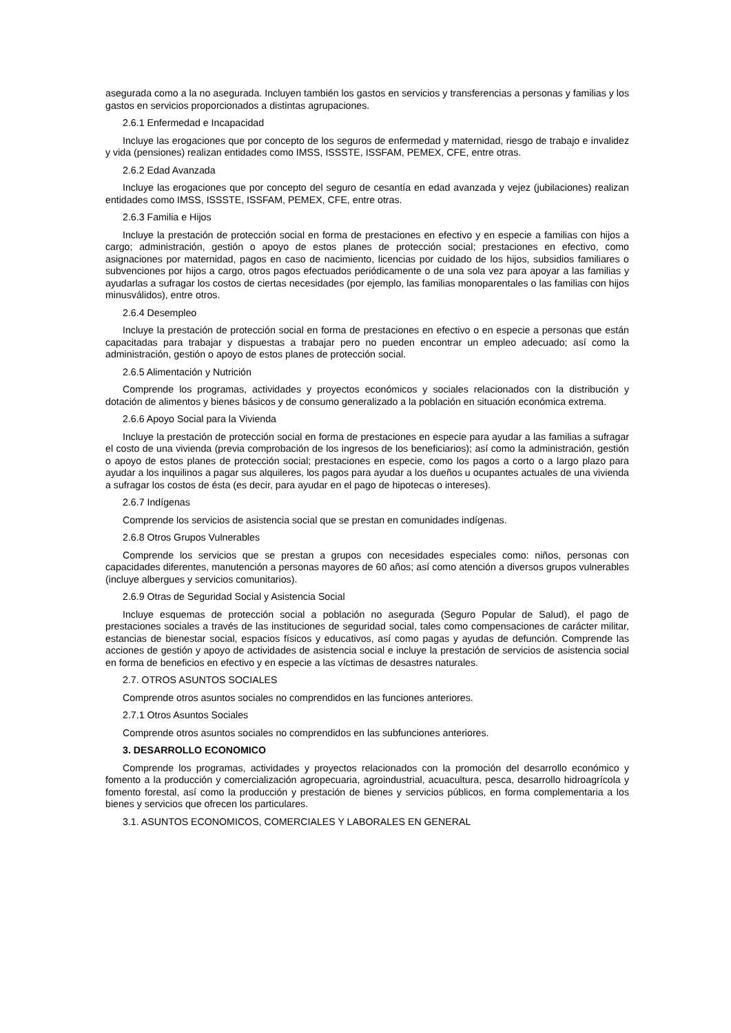asegurada como a la no asegurada. Incluyen también los gastos en servicios y transferencias a personas y familias y los gastos en servicios proporcionados a distintas agrupaciones.
2.6.1 Enfermedad e Incapacidad
Incluye las erogaciones que por concepto de los seguros de enfermedad y maternidad, riesgo de trabajo e invalidez y vida (pensiones) realizan entidades como IMSS, ISSSTE, ISSFAM, PEMEX, CFE, entre otras.
2.6.2 Edad Avanzada
Incluye las erogaciones que por concepto del seguro de cesantía en edad avanzada y vejez (jubilaciones) realizan entidades como IMSS, ISSSTE, ISSFAM, PEMEX, CFE, entre otras.
2.6.3 Familia e Hijos
Incluye la prestación de protección social en forma de prestaciones en efectivo y en especie a familias con hijos a cargo; administración, gestión o apoyo de estos planes de protección social; prestaciones en efectivo, como asignaciones por maternidad, pagos en caso de nacimiento, licencias por cuidado de los hijos, subsidios familiares o subvenciones por hijos a cargo, otros pagos efectuados periódicamente o de una sola vez para apoyar a las familias y ayudarlas a sufragar los costos de ciertas necesidades (por ejemplo, las familias monoparentales o las familias con hijos minusválidos), entre otros.
2.6.4 Desempleo
Incluye la prestación de protección social en forma de prestaciones en efectivo o en especie a personas que están capacitadas para trabajar y dispuestas a trabajar pero no pueden encontrar un empleo adecuado; así como la administración, gestión o apoyo de estos planes de protección social.
2.6.5 Alimentación y Nutrición
Comprende los programas, actividades y proyectos económicos y sociales relacionados con la distribución y dotación de alimentos y bienes básicos y de consumo generalizado a la población en situación económica extrema.
2.6.6 Apoyo Social para la Vivienda
Incluye la prestación de protección social en forma de prestaciones en especie para ayudar a las familias a sufragar el costo de una vivienda (previa comprobación de los ingresos de los beneficiarios); así como la administración, gestión o apoyo de estos planes de protección social; prestaciones en especie, como los pagos a corto o a largo plazo para ayudar a los inquilinos a pagar sus alquileres, los pagos para ayudar a los dueños u ocupantes actuales de una vivienda a sufragar los costos de ésta (es decir, para ayudar en el pago de hipotecas o intereses).
2.6.7 Indígenas
Comprende los servicios de asistencia social que se prestan en comunidades indígenas.
2.6.8 Otros Grupos Vulnerables
Comprende los servicios que se prestan a grupos con necesidades especiales como: niños, personas con capacidades diferentes, manutención a personas mayores de 60 años; así como atención a diversos grupos vulnerables (incluye albergues y servicios comunitarios).
2.6.9 Otras de Seguridad Social y Asistencia Social
Incluye esquemas de protección social a población no asegurada (Seguro Popular de Salud), el pago de prestaciones sociales a través de las instituciones de seguridad social, tales como compensaciones de carácter militar, estancias de bienestar social, espacios físicos y educativos, así como pagas y ayudas de defunción. Comprende las acciones de gestión y apoyo de actividades de asistencia social e incluye la prestación de servicios de asistencia social en forma de beneficios en efectivo y en especie a las víctimas de desastres naturales.
2.7. OTROS ASUNTOS SOCIALES
Comprende otros asuntos sociales no comprendidos en las funciones anteriores.
2.7.1 Otros Asuntos Sociales
Comprende otros asuntos sociales no comprendidos en las subfunciones anteriores.
3. DESARROLLO ECONOMICO
Comprende los programas, actividades y proyectos relacionados con la promoción del desarrollo económico y fomento a la producción y comercialización agropecuaria, agroindustrial, acuacultura, pesca, desarrollo hidroagrícola y fomento forestal, así como la producción y prestación de bienes y servicios públicos, en forma complementaria a los bienes y servicios que ofrecen los particulares.
3.1. ASUNTOS ECONOMICOS, COMERCIALES Y LABORALES EN GENERAL